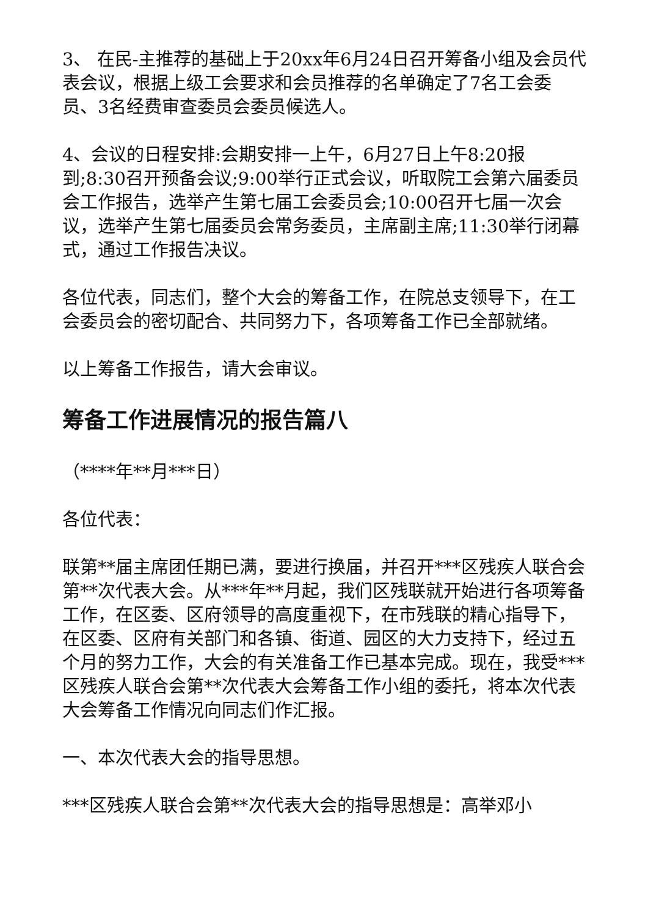3、 在民-主推荐的基础上于20xx年6月24日召开筹备小组及会员代表会议，根据上级工会要求和会员推荐的名单确定了7名工会委员、3名经费审查委员会委员候选人。
4、会议的日程安排:会期安排一上午，6月27日上午8:20报到;8:30召开预备会议;9:00举行正式会议，听取院工会第六届委员会工作报告，选举产生第七届工会委员会;10:00召开七届一次会议，选举产生第七届委员会常务委员，主席副主席;11:30举行闭幕式，通过工作报告决议。
各位代表，同志们，整个大会的筹备工作，在院总支领导下，在工会委员会的密切配合、共同努力下，各项筹备工作已全部就绪。
以上筹备工作报告，请大会审议。
筹备工作进展情况的报告篇八
（****年**月***日）
各位代表：
联第**届主席团任期已满，要进行换届，并召开***区残疾人联合会第**次代表大会。从***年**月起，我们区残联就开始进行各项筹备工作，在区委、区府领导的高度重视下，在市残联的精心指导下，在区委、区府有关部门和各镇、街道、园区的大力支持下，经过五个月的努力工作，大会的有关准备工作已基本完成。现在，我受***区残疾人联合会第**次代表大会筹备工作小组的委托，将本次代表大会筹备工作情况向同志们作汇报。
一、本次代表大会的指导思想。
***区残疾人联合会第**次代表大会的指导思想是：高举邓小